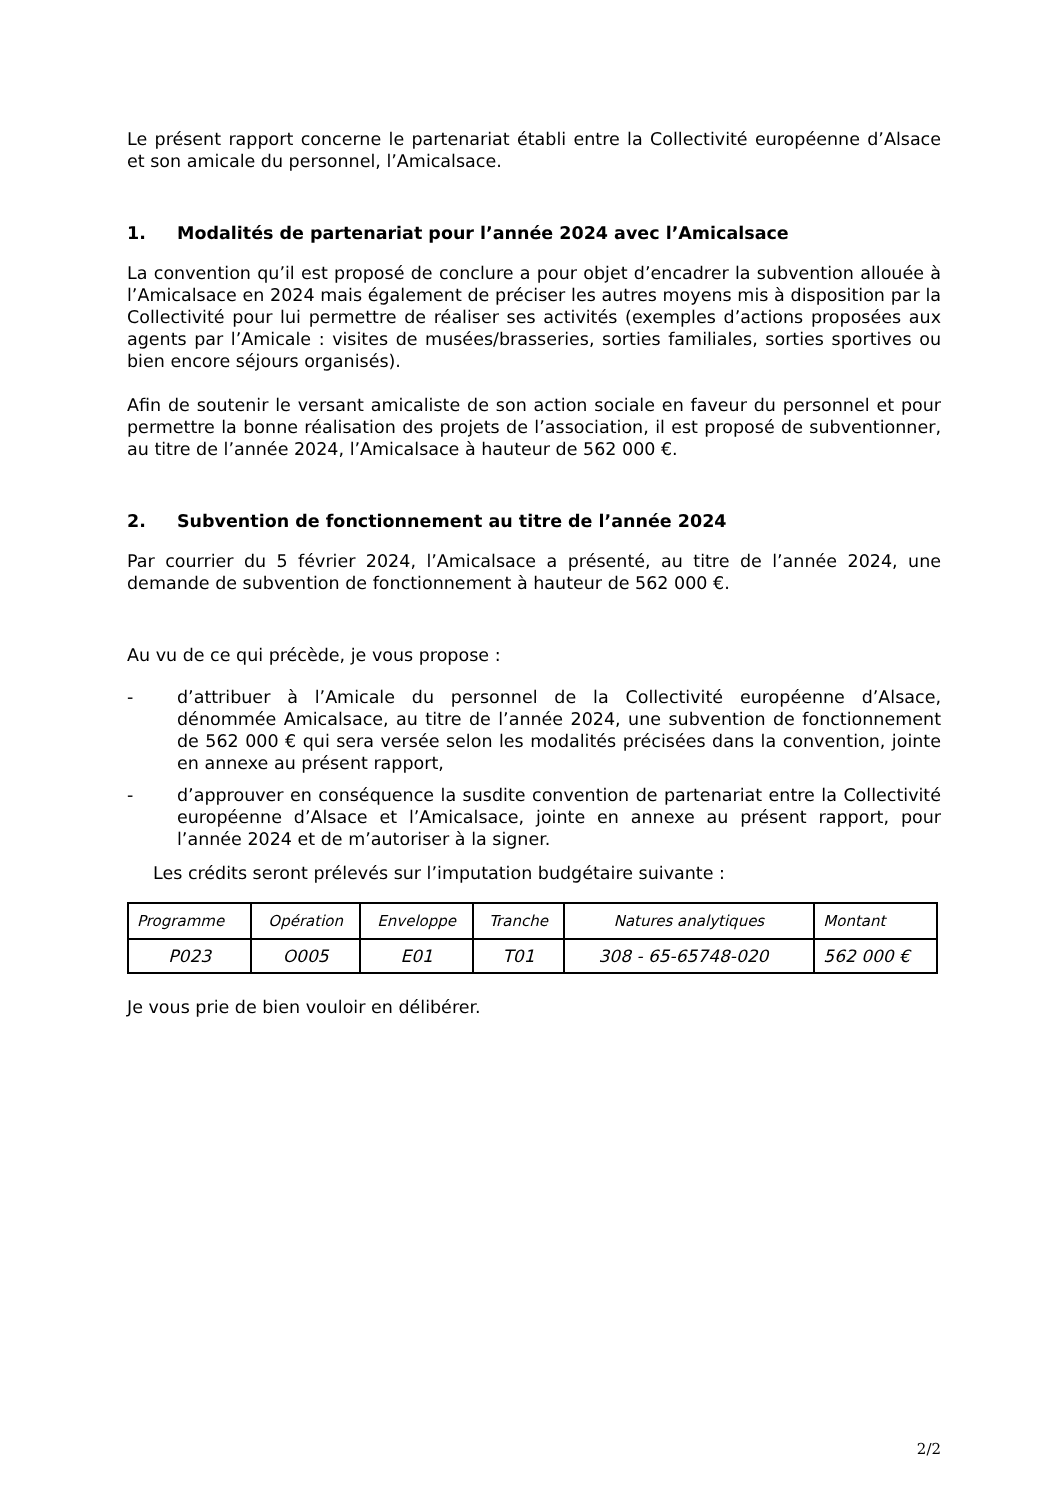Le présent rapport concerne le partenariat établi entre la Collectivité européenne d’Alsace et son amicale du personnel, l’Amicalsace.
1. Modalités de partenariat pour l’année 2024 avec l’Amicalsace
La convention qu’il est proposé de conclure a pour objet d’encadrer la subvention allouée à l’Amicalsace en 2024 mais également de préciser les autres moyens mis à disposition par la Collectivité pour lui permettre de réaliser ses activités (exemples d’actions proposées aux agents par l’Amicale : visites de musées/brasseries, sorties familiales, sorties sportives ou bien encore séjours organisés).
Afin de soutenir le versant amicaliste de son action sociale en faveur du personnel et pour permettre la bonne réalisation des projets de l’association, il est proposé de subventionner, au titre de l’année 2024, l’Amicalsace à hauteur de 562 000 €.
2. Subvention de fonctionnement au titre de l’année 2024
Par courrier du 5 février 2024, l’Amicalsace a présenté, au titre de l’année 2024, une demande de subvention de fonctionnement à hauteur de 562 000 €.
Au vu de ce qui précède, je vous propose :
- d’attribuer à l’Amicale du personnel de la Collectivité européenne d’Alsace, dénommée Amicalsace, au titre de l’année 2024, une subvention de fonctionnement de 562 000 € qui sera versée selon les modalités précisées dans la convention, jointe en annexe au présent rapport,
- d’approuver en conséquence la susdite convention de partenariat entre la Collectivité européenne d’Alsace et l’Amicalsace, jointe en annexe au présent rapport, pour l’année 2024 et de m’autoriser à la signer.
Les crédits seront prélevés sur l’imputation budgétaire suivante :
| Programme | Opération | Enveloppe | Tranche | Natures analytiques | Montant |
| P023 | O005 | E01 | T01 | 308 - 65-65748-020 | 562 000 € |
Je vous prie de bien vouloir en délibérer.
2/2